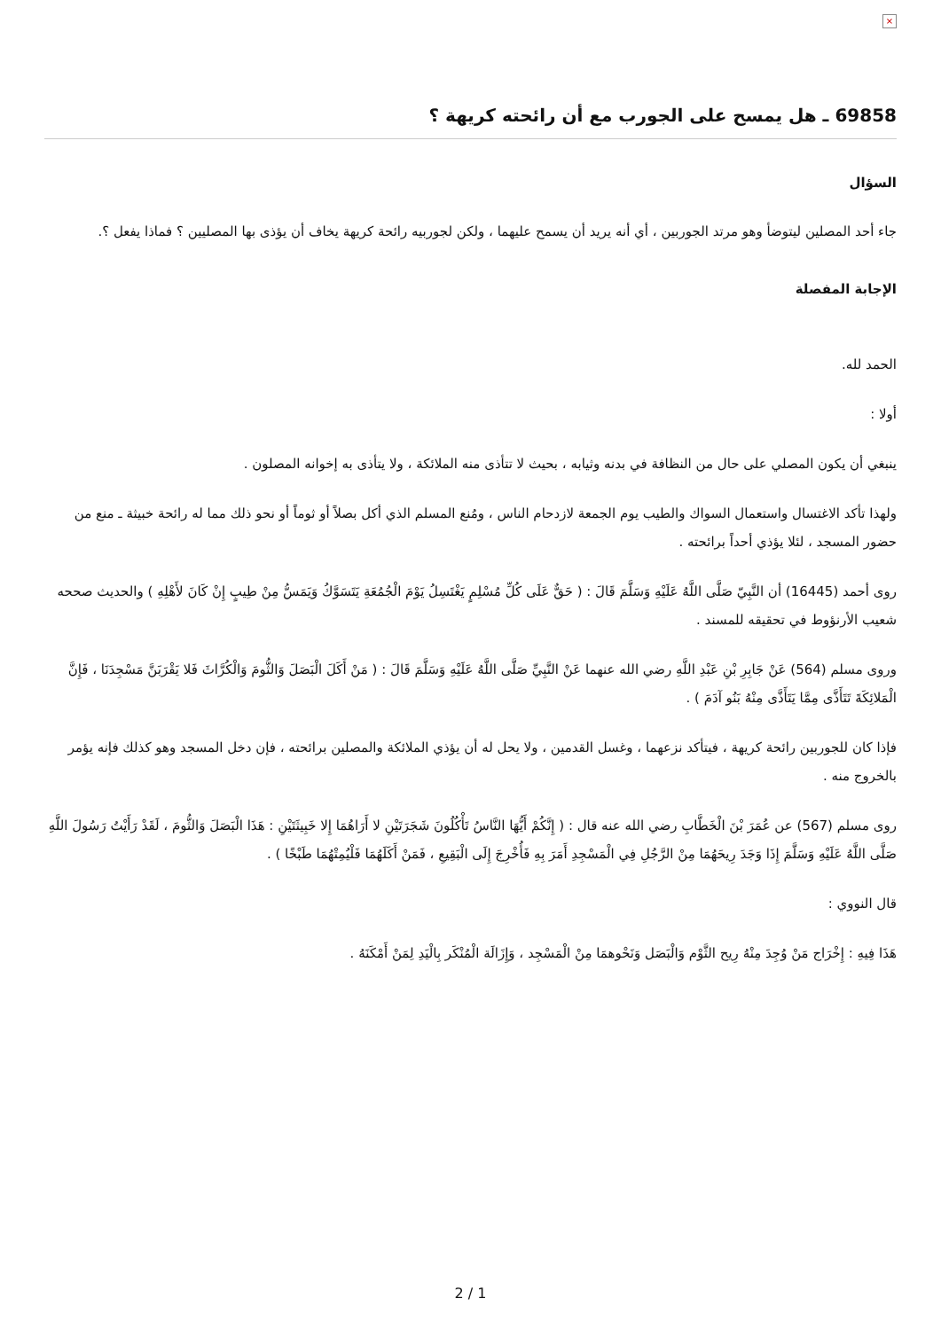×
69858 ـ هل يمسح على الجورب مع أن رائحته كريهة ؟
السؤال
جاء أحد المصلين ليتوضأ وهو مرتد الجوربين ، أي أنه يريد أن يسمح عليهما ، ولكن لجوربيه رائحة كريهة يخاف أن يؤذى بها المصليين ؟ فماذا يفعل ؟.
الإجابة المفصلة
الحمد لله.
أولا :
ينبغي أن يكون المصلي على حال من النظافة في بدنه وثيابه ، بحيث لا تتأذى منه الملائكة ، ولا يتأذى به إخوانه المصلون .
ولهذا تأكد الاغتسال واستعمال السواك والطيب يوم الجمعة لازدحام الناس ، ومُنع المسلم الذي أكل بصلاً أو ثوماً أو نحو ذلك مما له رائحة خبيثة ـ منع من حضور المسجد ، لئلا يؤذي أحداً برائحته .
روى أحمد (16445) أن النَّبِيّ صَلَّى اللَّهُ عَلَيْهِ وَسَلَّمَ قَالَ : ( حَقٌّ عَلَى كُلِّ مُسْلِمٍ يَغْتَسِلُ يَوْمَ الْجُمُعَةِ يَتَسَوَّكُ وَيَمَسُّ مِنْ طِيبٍ إِنْ كَانَ لأَهْلِهِ ) والحديث صححه شعيب الأرنؤوط في تحقيقه للمسند .
وروى مسلم (564) عَنْ جَابِرِ بْنِ عَبْدِ اللَّهِ رضي الله عنهما عَنْ النَّبِيِّ صَلَّى اللَّهُ عَلَيْهِ وَسَلَّمَ قَالَ : ( مَنْ أَكَلَ الْبَصَلَ وَالثُّومَ وَالْكُرَّاثَ فَلا يَقْرَبَنَّ مَسْجِدَنَا ، فَإِنَّ الْمَلائِكَةَ تَتَأَذَّى مِمَّا يَتَأَذَّى مِنْهُ بَنُو آدَمَ ) .
فإذا كان للجوربين رائحة كريهة ، فيتأكد نزعهما ، وغسل القدمين ، ولا يحل له أن يؤذي الملائكة والمصلين برائحته ، فإن دخل المسجد وهو كذلك فإنه يؤمر بالخروج منه .
روى مسلم (567) عن عُمَرَ بْنَ الْخَطَّابِ رضي الله عنه قال : ( إِنَّكُمْ أَيُّهَا النَّاسُ تَأْكُلُونَ شَجَرَتَيْنِ لا أَرَاهُمَا إِلا خَبِيثَتَيْنِ : هَذَا الْبَصَلَ وَالثُّومَ ، لَقَدْ رَأَيْتُ رَسُولَ اللَّهِ صَلَّى اللَّهُ عَلَيْهِ وَسَلَّمَ إِذَا وَجَدَ رِيحَهُمَا مِنْ الرَّجُلِ فِي الْمَسْجِدِ أَمَرَ بِهِ فَأُخْرِجَ إِلَى الْبَقِيعِ ، فَمَنْ أَكَلَهُمَا فَلْيُمِتْهُمَا طَبْخًا ) .
قال النووي :
هَذَا فِيهِ : إِخْرَاج مَنْ وُجِدَ مِنْهُ رِيح الثَّوْم وَالْبَصَل وَنَحْوهمَا مِنْ الْمَسْجِد ، وَإِزَالَة الْمُنْكَر بِالْيَدِ لِمَنْ أَمْكَنَهُ .
2 / 1